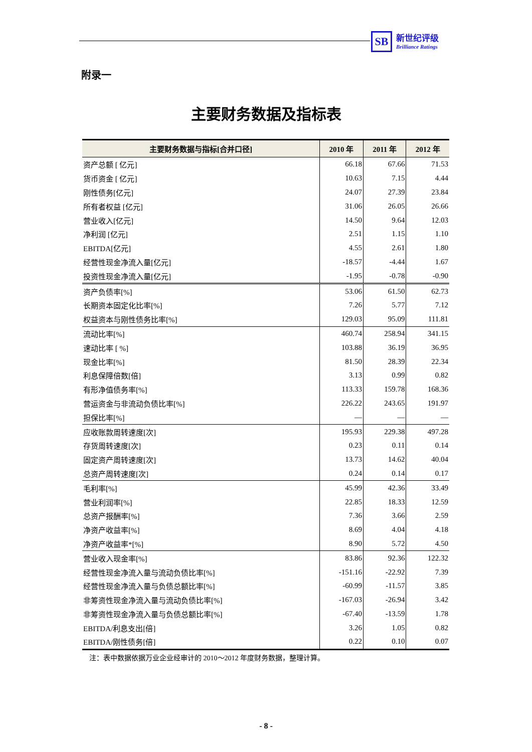SB 新世纪评级 Brilliance Ratings
附录一
主要财务数据及指标表
| 主要财务数据与指标[合并口径] | 2010 年 | 2011 年 | 2012 年 |
| --- | --- | --- | --- |
| 资产总额 [ 亿元] | 66.18 | 67.66 | 71.53 |
| 货币资金 [ 亿元] | 10.63 | 7.15 | 4.44 |
| 刚性债务[亿元] | 24.07 | 27.39 | 23.84 |
| 所有者权益 [亿元] | 31.06 | 26.05 | 26.66 |
| 营业收入[亿元] | 14.50 | 9.64 | 12.03 |
| 净利润 [亿元] | 2.51 | 1.15 | 1.10 |
| EBITDA[亿元] | 4.55 | 2.61 | 1.80 |
| 经营性现金净流入量[亿元] | -18.57 | -4.44 | 1.67 |
| 投资性现金净流入量[亿元] | -1.95 | -0.78 | -0.90 |
| 资产负债率[%] | 53.06 | 61.50 | 62.73 |
| 长期资本固定化比率[%] | 7.26 | 5.77 | 7.12 |
| 权益资本与刚性债务比率[%] | 129.03 | 95.09 | 111.81 |
| 流动比率[%] | 460.74 | 258.94 | 341.15 |
| 速动比率 [ %] | 103.88 | 36.19 | 36.95 |
| 现金比率[%] | 81.50 | 28.39 | 22.34 |
| 利息保障倍数[倍] | 3.13 | 0.99 | 0.82 |
| 有形净值债务率[%] | 113.33 | 159.78 | 168.36 |
| 营运资金与非流动负债比率[%] | 226.22 | 243.65 | 191.97 |
| 担保比率[%] | — | — | — |
| 应收账款周转速度[次] | 195.93 | 229.38 | 497.28 |
| 存货周转速度[次] | 0.23 | 0.11 | 0.14 |
| 固定资产周转速度[次] | 13.73 | 14.62 | 40.04 |
| 总资产周转速度[次] | 0.24 | 0.14 | 0.17 |
| 毛利率[%] | 45.99 | 42.36 | 33.49 |
| 营业利润率[%] | 22.85 | 18.33 | 12.59 |
| 总资产报酬率[%] | 7.36 | 3.66 | 2.59 |
| 净资产收益率[%] | 8.69 | 4.04 | 4.18 |
| 净资产收益率*[%] | 8.90 | 5.72 | 4.50 |
| 营业收入现金率[%] | 83.86 | 92.36 | 122.32 |
| 经营性现金净流入量与流动负债比率[%] | -151.16 | -22.92 | 7.39 |
| 经营性现金净流入量与负债总额比率[%] | -60.99 | -11.57 | 3.85 |
| 非筹资性现金净流入量与流动负债比率[%] | -167.03 | -26.94 | 3.42 |
| 非筹资性现金净流入量与负债总额比率[%] | -67.40 | -13.59 | 1.78 |
| EBITDA/利息支出[倍] | 3.26 | 1.05 | 0.82 |
| EBITDA/刚性债务[倍] | 0.22 | 0.10 | 0.07 |
注：表中数据依据万业企业经审计的 2010～2012 年度财务数据，整理计算。
- 8 -